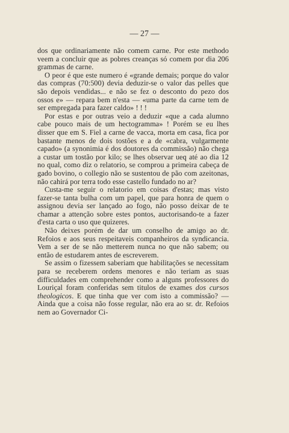— 27 —
dos que ordinariamente não comem carne. Por este methodo veem a concluir que as pobres creanças só comem por dia 206 grammas de carne.
O peor é que este numero é «grande demais; porque do valor das compras (70:500) devia deduzir-se o valor das pelles que são depois vendidas... e não se fez o desconto do pezo dos ossos e» — repara bem n'esta — «uma parte da carne tem de ser empregada para fazer caldo» ! ! !
Por estas e por outras veio a deduzir «que a cada alumno cabe pouco mais de um hectogramma» ! Porém se eu lhes disser que em S. Fiel a carne de vacca, morta em casa, fica por bastante menos de dois tostões e a de «cabra, vulgarmente capado» (a synonimia é dos doutores da commissão) não chega a custar um tostão por kilo; se lhes observar ueq até ao dia 12 no qual, como diz o relatorio, se comprou a primeira cabeça de gado bovino, o collegio não se sustentou de pão com azeitonas, não cahirá por terra todo esse castello fundado no ar?
Custa-me seguir o relatorio em coisas d'estas; mas visto fazer-se tanta bulha com um papel, que para honra de quem o assignou devia ser lançado ao fogo, não posso deixar de te chamar a attenção sobre estes pontos, auctorisando-te a fazer d'esta carta o uso que quizeres.
Não deixes porém de dar um conselho de amigo ao dr. Refoios e aos seus respeitaveis companheiros da syndicancia. Vem a ser de se não metterem nunca no que não sabem; ou então de estudarem antes de escreverem.
Se assim o fizessem saberiam que habilitações se necessitam para se receberem ordens menores e não teriam as suas difficuldades em comprehender como a alguns professores do Louriçal foram conferidas sem titulos de exames dos cursos theologicos. E que tinha que ver com isto a commissão? — Ainda que a coisa não fosse regular, não era ao sr. dr. Refoios nem ao Governador Ci-